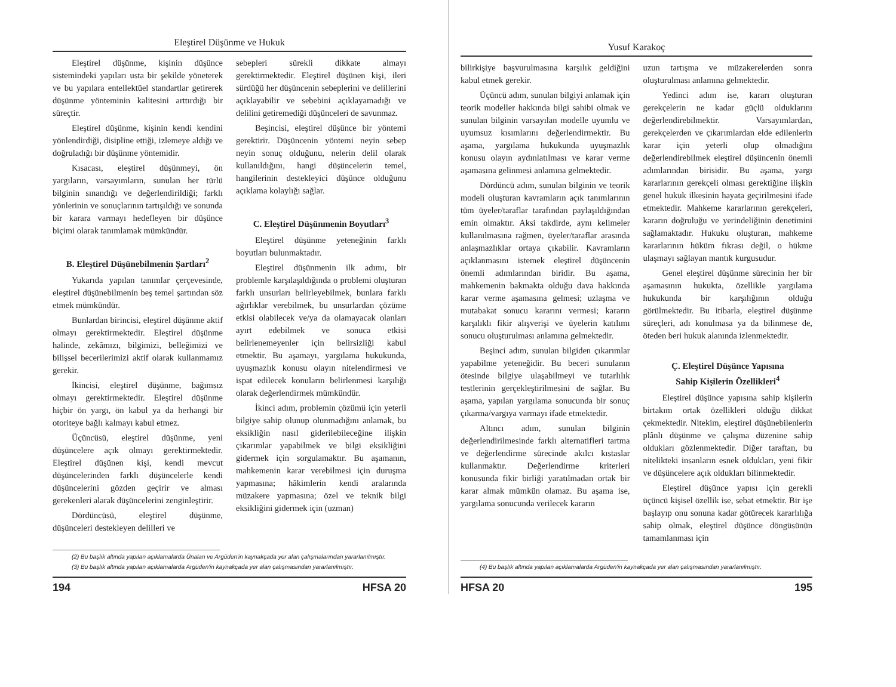Eleştirel Düşünme ve Hukuk
Eleştirel düşünme, kişinin düşünce sistemindeki yapıları usta bir şekilde yöneterek ve bu yapılara entellektüel standartlar getirerek düşünme yönteminin kalitesini arttırdığı bir süreçtir.
Eleştirel düşünme, kişinin kendi kendini yönlendirdiği, disipline ettiği, izlemeye aldığı ve doğruladığı bir düşünme yöntemidir.
Kısacası, eleştirel düşünmeyi, ön yargıların, varsayımların, sunulan her türlü bilginin sınandığı ve değerlendirildiği; farklı yönlerinin ve sonuçlarının tartışıldığı ve sonunda bir karara varmayı hedefleyen bir düşünce biçimi olarak tanımlamak mümkündür.
B. Eleştirel Düşünebilmenin Şartları<sup>2</sup>
Yukarıda yapılan tanımlar çerçevesinde, eleştirel düşünebilmenin beş temel şartından söz etmek mümkündür.
Bunlardan birincisi, eleştirel düşünme aktif olmayı gerektirmektedir. Eleştirel düşünme halinde, zekâmızı, bilgimizi, belleğimizi ve bilişsel becerilerimizi aktif olarak kullanmamız gerekir.
İkincisi, eleştirel düşünme, bağımsız olmayı gerektirmektedir. Eleştirel düşünme hiçbir ön yargı, ön kabul ya da herhangi bir otoriteye bağlı kalmayı kabul etmez.
Üçüncüsü, eleştirel düşünme, yeni düşüncelere açık olmayı gerektirmektedir. Eleştirel düşünen kişi, kendi mevcut düşüncelerinden farklı düşüncelerle kendi düşüncelerini gözden geçirir ve alması gerekenleri alarak düşüncelerini zenginleştirir.
Dördüncüsü, eleştirel düşünme, düşünceleri destekleyen delilleri ve
sebepleri sürekli dikkate almayı gerektirmektedir. Eleştirel düşünen kişi, ileri sürdüğü her düşüncenin sebeplerini ve delillerini açıklayabilir ve sebebini açıklayamadığı ve delilini getiremediği düşünceleri de savunmaz.
Beşincisi, eleştirel düşünce bir yöntemi gerektirir. Düşüncenin yöntemi neyin sebep neyin sonuç olduğunu, nelerin delil olarak kullanıldığını, hangi düşüncelerin temel, hangilerinin destekleyici düşünce olduğunu açıklama kolaylığı sağlar.
C. Eleştirel Düşünmenin Boyutları<sup>3</sup>
Eleştirel düşünme yeteneğinin farklı boyutları bulunmaktadır.
Eleştirel düşünmenin ilk adımı, bir problemle karşılaşıldığında o problemi oluşturan farklı unsurları belirleyebilmek, bunlara farklı ağırlıklar verebilmek, bu unsurlardan çözüme etkisi olabilecek ve/ya da olamayacak olanları ayırt edebilmek ve sonuca etkisi belirlenemeyenler için belirsizliği kabul etmektir. Bu aşamayı, yargılama hukukunda, uyuşmazlık konusu olayın nitelendirmesi ve ispat edilecek konuların belirlenmesi karşılığı olarak değerlendirmek mümkündür.
İkinci adım, problemin çözümü için yeterli bilgiye sahip olunup olunmadığını anlamak, bu eksikliğin nasıl giderilebileceğine ilişkin çıkarımlar yapabilmek ve bilgi eksikliğini gidermek için sorgulamaktır. Bu aşamanın, mahkemenin karar verebilmesi için duruşma yapmasına; hâkimlerin kendi aralarında müzakere yapmasına; özel ve teknik bilgi eksikliğini gidermek için (uzman)
(2) Bu başlık altında yapılan açıklamalarda Ünalan ve Argüden'in kaynakçada yer alan çalışmalarından yararlanılmıştır.
(3) Bu başlık altında yapılan açıklamalarda Argüden'in kaynakçada yer alan çalışmasından yararlanılmıştır.
194 HFSA 20
Yusuf Karakoç
bilirkişiye başvurulmasına karşılık geldiğini kabul etmek gerekir.
Üçüncü adım, sunulan bilgiyi anlamak için teorik modeller hakkında bilgi sahibi olmak ve sunulan bilginin varsayılan modelle uyumlu ve uyumsuz kısımlarını değerlendirmektir. Bu aşama, yargılama hukukunda uyuşmazlık konusu olayın aydınlatılması ve karar verme aşamasına gelinmesi anlamına gelmektedir.
Dördüncü adım, sunulan bilginin ve teorik modeli oluşturan kavramların açık tanımlarının tüm üyeler/taraflar tarafından paylaşıldığından emin olmaktır. Aksi takdirde, aynı kelimeler kullanılmasına rağmen, üyeler/taraflar arasında anlaşmazlıklar ortaya çıkabilir. Kavramların açıklanmasını istemek eleştirel düşüncenin önemli adımlarından biridir. Bu aşama, mahkemenin bakmakta olduğu dava hakkında karar verme aşamasına gelmesi; uzlaşma ve mutabakat sonucu kararını vermesi; kararın karşılıklı fikir alışverişi ve üyelerin katılımı sonucu oluşturulması anlamına gelmektedir.
Beşinci adım, sunulan bilgiden çıkarımlar yapabilme yeteneğidir. Bu beceri sunulanın ötesinde bilgiye ulaşabilmeyi ve tutarlılık testlerinin gerçekleştirilmesini de sağlar. Bu aşama, yapılan yargılama sonucunda bir sonuç çıkarma/vargıya varmayı ifade etmektedir.
Altıncı adım, sunulan bilginin değerlendirilmesinde farklı alternatifleri tartma ve değerlendirme sürecinde akılcı kıstaslar kullanmaktır. Değerlendirme kriterleri konusunda fikir birliği yaratılmadan ortak bir karar almak mümkün olamaz. Bu aşama ise, yargılama sonucunda verilecek kararın
uzun tartışma ve müzakerelerden sonra oluşturulması anlamına gelmektedir.
Yedinci adım ise, kararı oluşturan gerekçelerin ne kadar güçlü olduklarını değerlendirebilmektir. Varsayımlardan, gerekçelerden ve çıkarımlardan elde edilenlerin karar için yeterli olup olmadığını değerlendirebilmek eleştirel düşüncenin önemli adımlarından birisidir. Bu aşama, yargı kararlarının gerekçeli olması gerektiğine ilişkin genel hukuk ilkesinin hayata geçirilmesini ifade etmektedir. Mahkeme kararlarının gerekçeleri, kararın doğruluğu ve yerindeliğinin denetimini sağlamaktadır. Hukuku oluşturan, mahkeme kararlarının hüküm fıkrası değil, o hükme ulaşmayı sağlayan mantık kurgusudur.
Genel eleştirel düşünme sürecinin her bir aşamasının hukukta, özellikle yargılama hukukunda bir karşılığının olduğu görülmektedir. Bu itibarla, eleştirel düşünme süreçleri, adı konulmasa ya da bilinmese de, öteden beri hukuk alanında izlenmektedir.
Ç. Eleştirel Düşünce Yapısına
Sahip Kişilerin Özellikleri<sup>4</sup>
Eleştirel düşünce yapısına sahip kişilerin birtakım ortak özellikleri olduğu dikkat çekmektedir. Nitekim, eleştirel düşünebilenlerin plânlı düşünme ve çalışma düzenine sahip oldukları gözlenmektedir. Diğer taraftan, bu nitelikteki insanların esnek oldukları, yeni fikir ve düşüncelere açık oldukları bilinmektedir.
Eleştirel düşünce yapısı için gerekli üçüncü kişisel özellik ise, sebat etmektir. Bir işe başlayıp onu sonuna kadar götürecek kararlılığa sahip olmak, eleştirel düşünce döngüsünün tamamlanması için
(4) Bu başlık altında yapılan açıklamalarda Argüden'in kaynakçada yer alan çalışmasından yararlanılmıştır.
HFSA 20 195